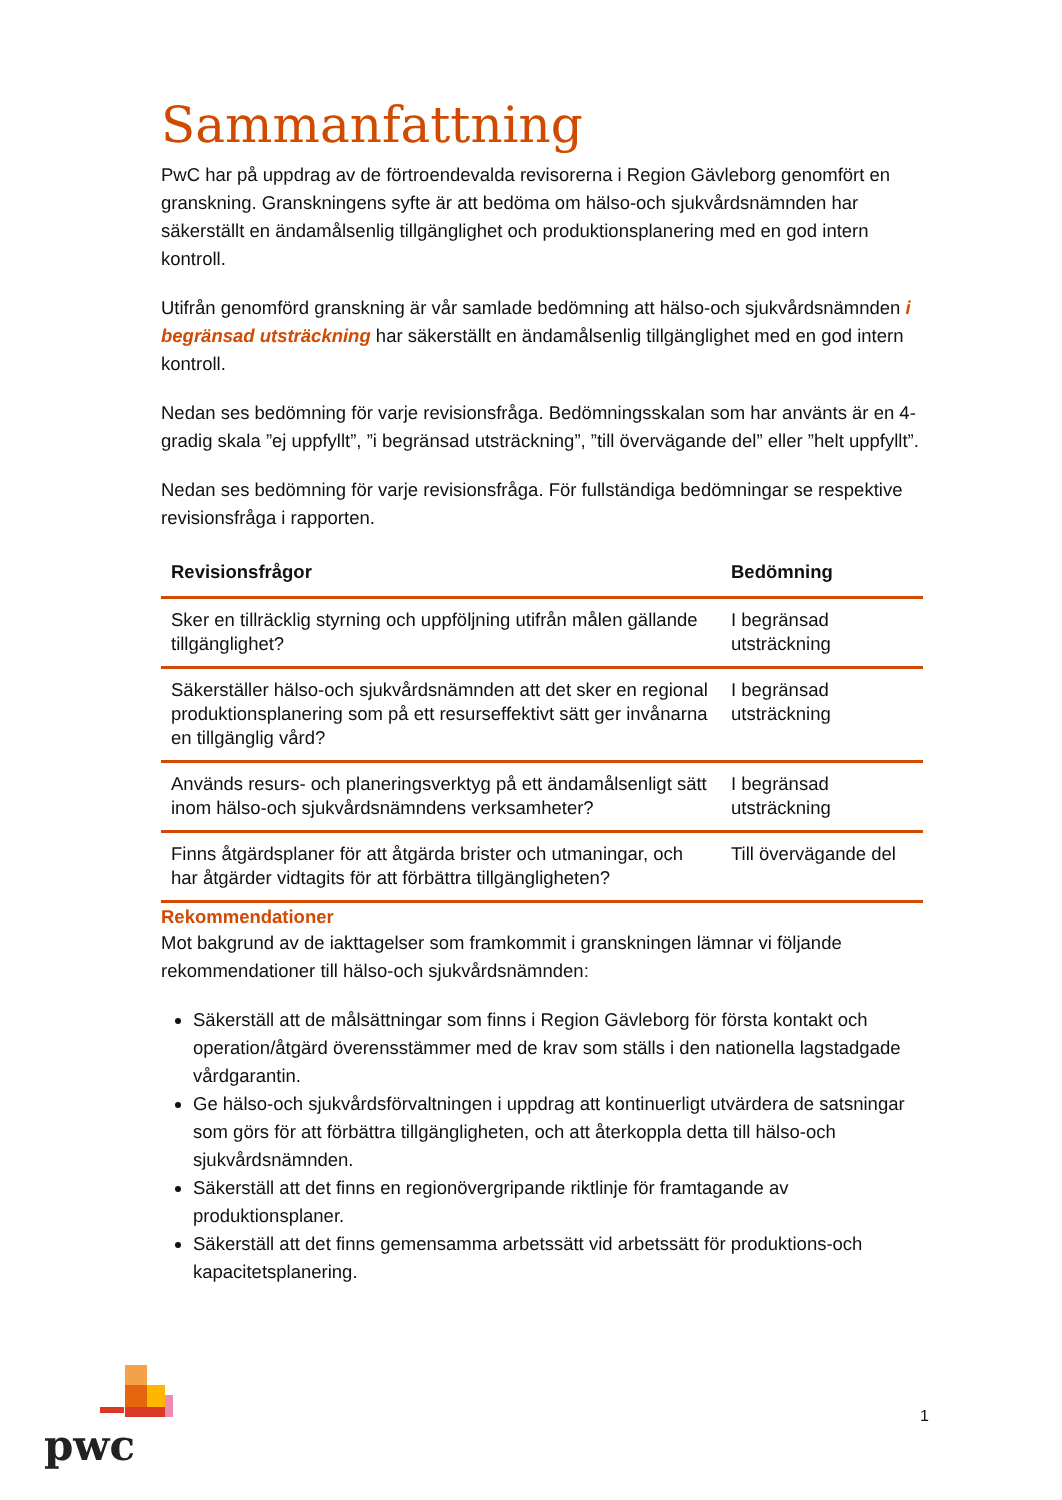Sammanfattning
PwC har på uppdrag av de förtroendevalda revisorerna i Region Gävleborg genomfört en granskning. Granskningens syfte är att bedöma om hälso-och sjukvårdsnämnden har säkerställt en ändamålsenlig tillgänglighet och produktionsplanering med en god intern kontroll.
Utifrån genomförd granskning är vår samlade bedömning att hälso-och sjukvårdsnämnden i begränsad utsträckning har säkerställt en ändamålsenlig tillgänglighet med en god intern kontroll.
Nedan ses bedömning för varje revisionsfråga. Bedömningsskalan som har använts är en 4-gradig skala ”ej uppfyllt”, ”i begränsad utsträckning”, ”till övervägande del” eller ”helt uppfyllt”.
Nedan ses bedömning för varje revisionsfråga. För fullständiga bedömningar se respektive revisionsfråga i rapporten.
| Revisionsfrågor | Bedömning |
| --- | --- |
| Sker en tillräcklig styrning och uppföljning utifrån målen gällande tillgänglighet? | I begränsad utsträckning |
| Säkerställer hälso-och sjukvårdsnämnden att det sker en regional produktionsplanering som på ett resurseffektivt sätt ger invånarna en tillgänglig vård? | I begränsad utsträckning |
| Används resurs- och planeringsverktyg på ett ändamålsenligt sätt inom hälso-och sjukvårdsnämndens verksamheter? | I begränsad utsträckning |
| Finns åtgärdsplaner för att åtgärda brister och utmaningar, och har åtgärder vidtagits för att förbättra tillgängligheten? | Till övervägande del |
Rekommendationer
Mot bakgrund av de iakttagelser som framkommit i granskningen lämnar vi följande rekommendationer till hälso-och sjukvårdsnämnden:
Säkerställ att de målsättningar som finns i Region Gävleborg för första kontakt och operation/åtgärd överensstämmer med de krav som ställs i den nationella lagstadgade vårdgarantin.
Ge hälso-och sjukvårdsförvaltningen i uppdrag att kontinuerligt utvärdera de satsningar som görs för att förbättra tillgängligheten, och att återkoppla detta till hälso-och sjukvårdsnämnden.
Säkerställ att det finns en regionövergripande riktlinje för framtagande av produktionsplaner.
Säkerställ att det finns gemensamma arbetssätt vid arbetssätt för produktions-och kapacitetsplanering.
pwc
1